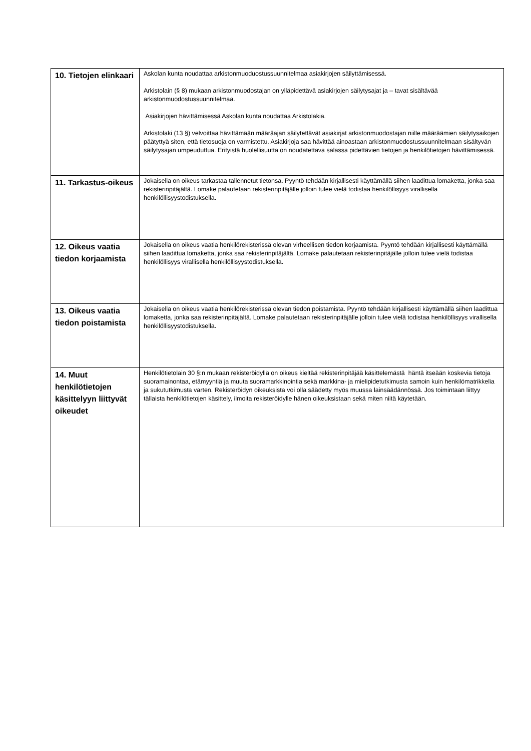| 10. Tietojen elinkaari | Askolan kunta noudattaa arkistonmuoduostussuunnitelmaa asiakirjojen säilyttämisessä. Arkistolain (§ 8) mukaan arkistonmuodostajan on ylläpidettävä asiakirjojen säilytysajat ja – tavat sisältävää arkistonmuodostussuunnitelmaa. Asiakirjojen hävittämisessä Askolan kunta noudattaa Arkistolakia. Arkistolaki (13 §) velvoittaa hävittämään määräajan säilytettävät asiakirjat arkistonmuodostajan niille määräämien säilytysaikojen päätyttyä siten, että tietosuoja on varmistettu. Asiakirjoja saa hävittää ainoastaan arkistonmuodostussuunnitelmaan sisältyvän säilytysajan umpeuduttua. Erityistä huolellisuutta on noudatettava salassa pidettävien tietojen ja henkilötietojen hävittämisessä. |
| 11. Tarkastus-oikeus | Jokaisella on oikeus tarkastaa tallennetut tietonsa. Pyyntö tehdään kirjallisesti käyttämällä siihen laadittua lomaketta, jonka saa rekisterinpitäjältä. Lomake palautetaan rekisterinpitäjälle jolloin tulee vielä todistaa henkilöllisyys virallisella henkilöllisyystodistuksella. |
| 12. Oikeus vaatia tiedon korjaamista | Jokaisella on oikeus vaatia henkilörekisterissä olevan virheellisen tiedon korjaamista. Pyyntö tehdään kirjallisesti käyttämällä siihen laadittua lomaketta, jonka saa rekisterinpitäjältä. Lomake palautetaan rekisterinpitäjälle jolloin tulee vielä todistaa henkilöllisyys virallisella henkilöllisyystodistuksella. |
| 13. Oikeus vaatia tiedon poistamista | Jokaisella on oikeus vaatia henkilörekisterissä olevan tiedon poistamista. Pyyntö tehdään kirjallisesti käyttämällä siihen laadittua lomaketta, jonka saa rekisterinpitäjältä. Lomake palautetaan rekisterinpitäjälle jolloin tulee vielä todistaa henkilöllisyys virallisella henkilöllisyystodistuksella. |
| 14. Muut henkilötietojen käsittelyyn liittyvät oikeudet | Henkilötietolain 30 §:n mukaan rekisteröidyllä on oikeus kieltää rekisterinpitäjää käsittelemästä häntä itseään koskevia tietoja suoramainontaa, etämyyntiä ja muuta suoramarkkinointia sekä markkina- ja mielipidetutkimusta samoin kuin henkilömatrikkelia ja sukututkimusta varten. Rekisteröidyn oikeuksista voi olla säädetty myös muussa lainsäädännössä. Jos toimintaan liittyy tällaista henkilötietojen käsittely, ilmoita rekisteröidylle hänen oikeuksistaan sekä miten niitä käytetään. |